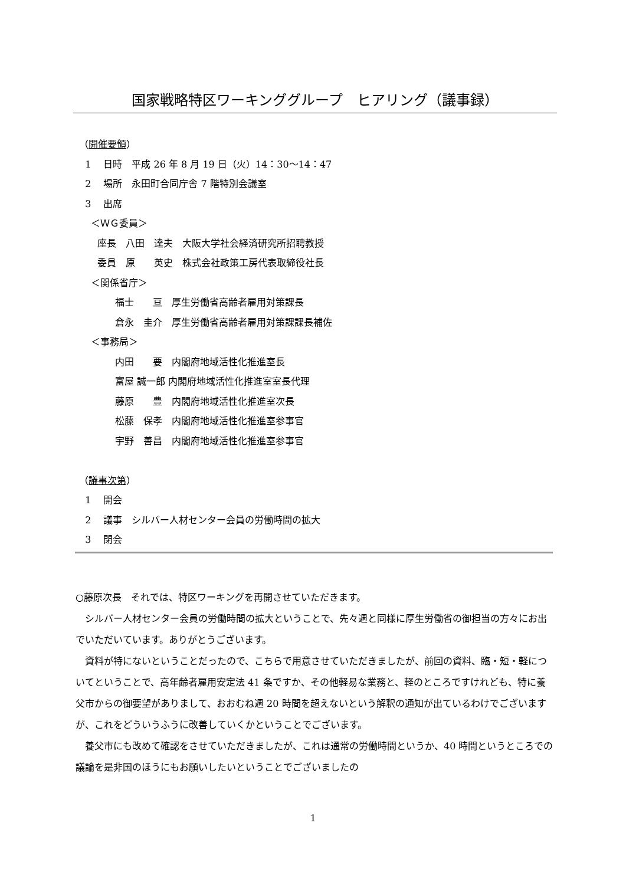国家戦略特区ワーキンググループ　ヒアリング（議事録）
（開催要領）
1　 日時　平成 26 年 8 月 19 日（火）14：30～14：47
2　 場所　永田町合同庁舎 7 階特別会議室
3　 出席
＜ＷＧ委員＞
座長　八田　達夫　大阪大学社会経済研究所招聘教授
委員　原　　英史　株式会社政策工房代表取締役社長
＜関係省庁＞
福士　　亘　厚生労働省高齢者雇用対策課長
倉永　圭介　厚生労働省高齢者雇用対策課課長補佐
＜事務局＞
内田　　要　内閣府地域活性化推進室長
富屋 誠一郎 内閣府地域活性化推進室室長代理
藤原　　豊　内閣府地域活性化推進室次長
松藤　保孝　内閣府地域活性化推進室参事官
宇野　善昌　内閣府地域活性化推進室参事官
（議事次第）
1　 開会
2　 議事　シルバー人材センター会員の労働時間の拡大
3　 閉会
○藤原次長　それでは、特区ワーキングを再開させていただきます。
シルバー人材センター会員の労働時間の拡大ということで、先々週と同様に厚生労働省の御担当の方々にお出でいただいています。ありがとうございます。
資料が特にないということだったので、こちらで用意させていただきましたが、前回の資料、臨・短・軽についてということで、高年齢者雇用安定法 41 条ですか、その他軽易な業務と、軽のところですけれども、特に養父市からの御要望がありまして、おおむね週 20 時間を超えないという解釈の通知が出ているわけでございますが、これをどういうふうに改善していくかということでございます。
養父市にも改めて確認をさせていただきましたが、これは通常の労働時間というか、40 時間というところでの議論を是非国のほうにもお願いしたいということでございましたの
1